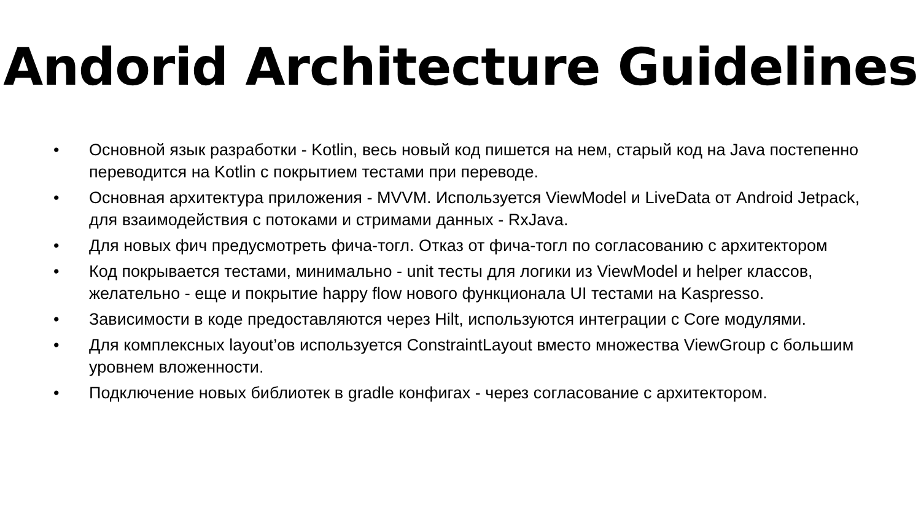Andorid Architecture Guidelines
• Основной язык разработки - Kotlin, весь новый код пишется на нем, старый код на Java постепенно переводится на Kotlin с покрытием тестами при переводе.
• Основная архитектура приложения - MVVM. Используется ViewModel и LiveData от Android Jetpack, для взаимодействия с потоками и стримами данных - RxJava.
• Для новых фич предусмотреть фича-тогл. Отказ от фича-тогл по согласованию с архитектором
• Код покрывается тестами, минимально - unit тесты для логики из ViewModel и helper классов, желательно - еще и покрытие happy flow нового функционала UI тестами на Kaspresso.
• Зависимости в коде предоставляются через Hilt, используются интеграции с Core модулями.
• Для комплексных layout’ов используется ConstraintLayout вместо множества ViewGroup с большим уровнем вложенности.
• Подключение новых библиотек в gradle конфигах - через согласование с архитектором.